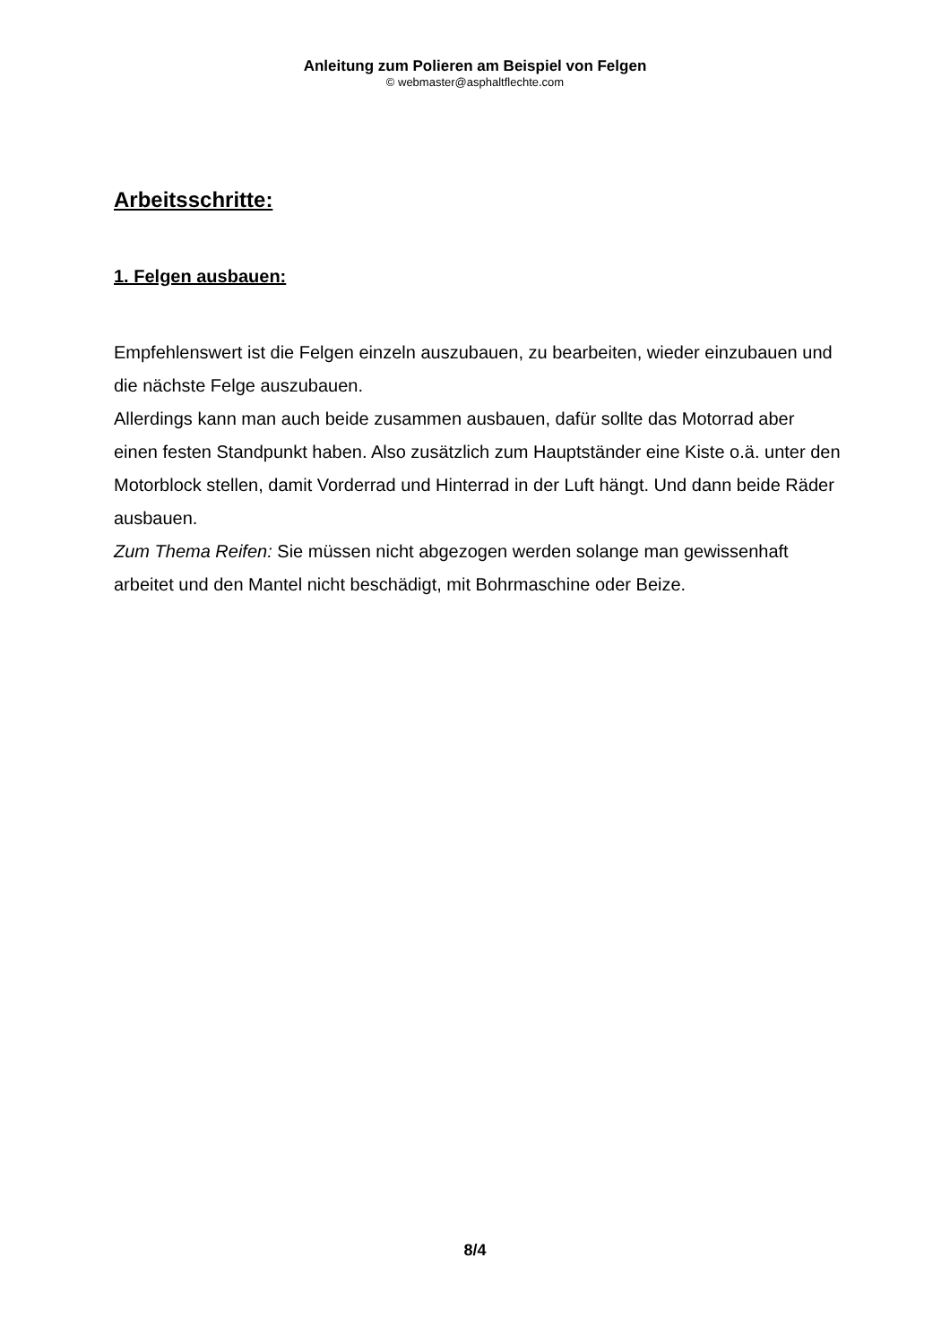Anleitung zum Polieren am Beispiel von Felgen
© webmaster@asphaltflechte.com
Arbeitsschritte:
1. Felgen ausbauen:
Empfehlenswert ist die Felgen einzeln auszubauen, zu bearbeiten, wieder einzubauen und die nächste Felge auszubauen.
Allerdings kann man auch beide zusammen ausbauen, dafür sollte das Motorrad aber einen festen Standpunkt haben. Also zusätzlich zum Hauptständer eine Kiste o.ä. unter den Motorblock stellen, damit Vorderrad und Hinterrad in der Luft hängt. Und dann beide Räder ausbauen.
Zum Thema Reifen: Sie müssen nicht abgezogen werden solange man gewissenhaft arbeitet und den Mantel nicht beschädigt, mit Bohrmaschine oder Beize.
8/4